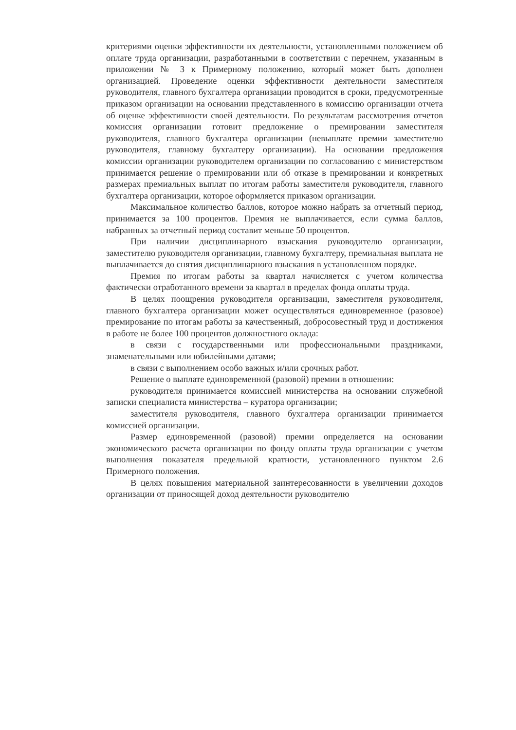критериями оценки эффективности их деятельности, установленными положением об оплате труда организации, разработанными в соответствии с перечнем, указанным в приложении № 3 к Примерному положению, который может быть дополнен организацией. Проведение оценки эффективности деятельности заместителя руководителя, главного бухгалтера организации проводится в сроки, предусмотренные приказом организации на основании представленного в комиссию организации отчета об оценке эффективности своей деятельности. По результатам рассмотрения отчетов комиссия организации готовит предложение о премировании заместителя руководителя, главного бухгалтера организации (невыплате премии заместителю руководителя, главному бухгалтеру организации). На основании предложения комиссии организации руководителем организации по согласованию с министерством принимается решение о премировании или об отказе в премировании и конкретных размерах премиальных выплат по итогам работы заместителя руководителя, главного бухгалтера организации, которое оформляется приказом организации.
Максимальное количество баллов, которое можно набрать за отчетный период, принимается за 100 процентов. Премия не выплачивается, если сумма баллов, набранных за отчетный период составит меньше 50 процентов.
При наличии дисциплинарного взыскания руководителю организации, заместителю руководителя организации, главному бухгалтеру, премиальная выплата не выплачивается до снятия дисциплинарного взыскания в установленном порядке.
Премия по итогам работы за квартал начисляется с учетом количества фактически отработанного времени за квартал в пределах фонда оплаты труда.
В целях поощрения руководителя организации, заместителя руководителя, главного бухгалтера организации может осуществляться единовременное (разовое) премирование по итогам работы за качественный, добросовестный труд и достижения в работе не более 100 процентов должностного оклада:
в связи с государственными или профессиональными праздниками, знаменательными или юбилейными датами;
в связи с выполнением особо важных и/или срочных работ.
Решение о выплате единовременной (разовой) премии в отношении:
руководителя принимается комиссией министерства на основании служебной записки специалиста министерства – куратора организации;
заместителя руководителя, главного бухгалтера организации принимается комиссией организации.
Размер единовременной (разовой) премии определяется на основании экономического расчета организации по фонду оплаты труда организации с учетом выполнения показателя предельной кратности, установленного пунктом 2.6 Примерного положения.
В целях повышения материальной заинтересованности в увеличении доходов организации от приносящей доход деятельности руководителю